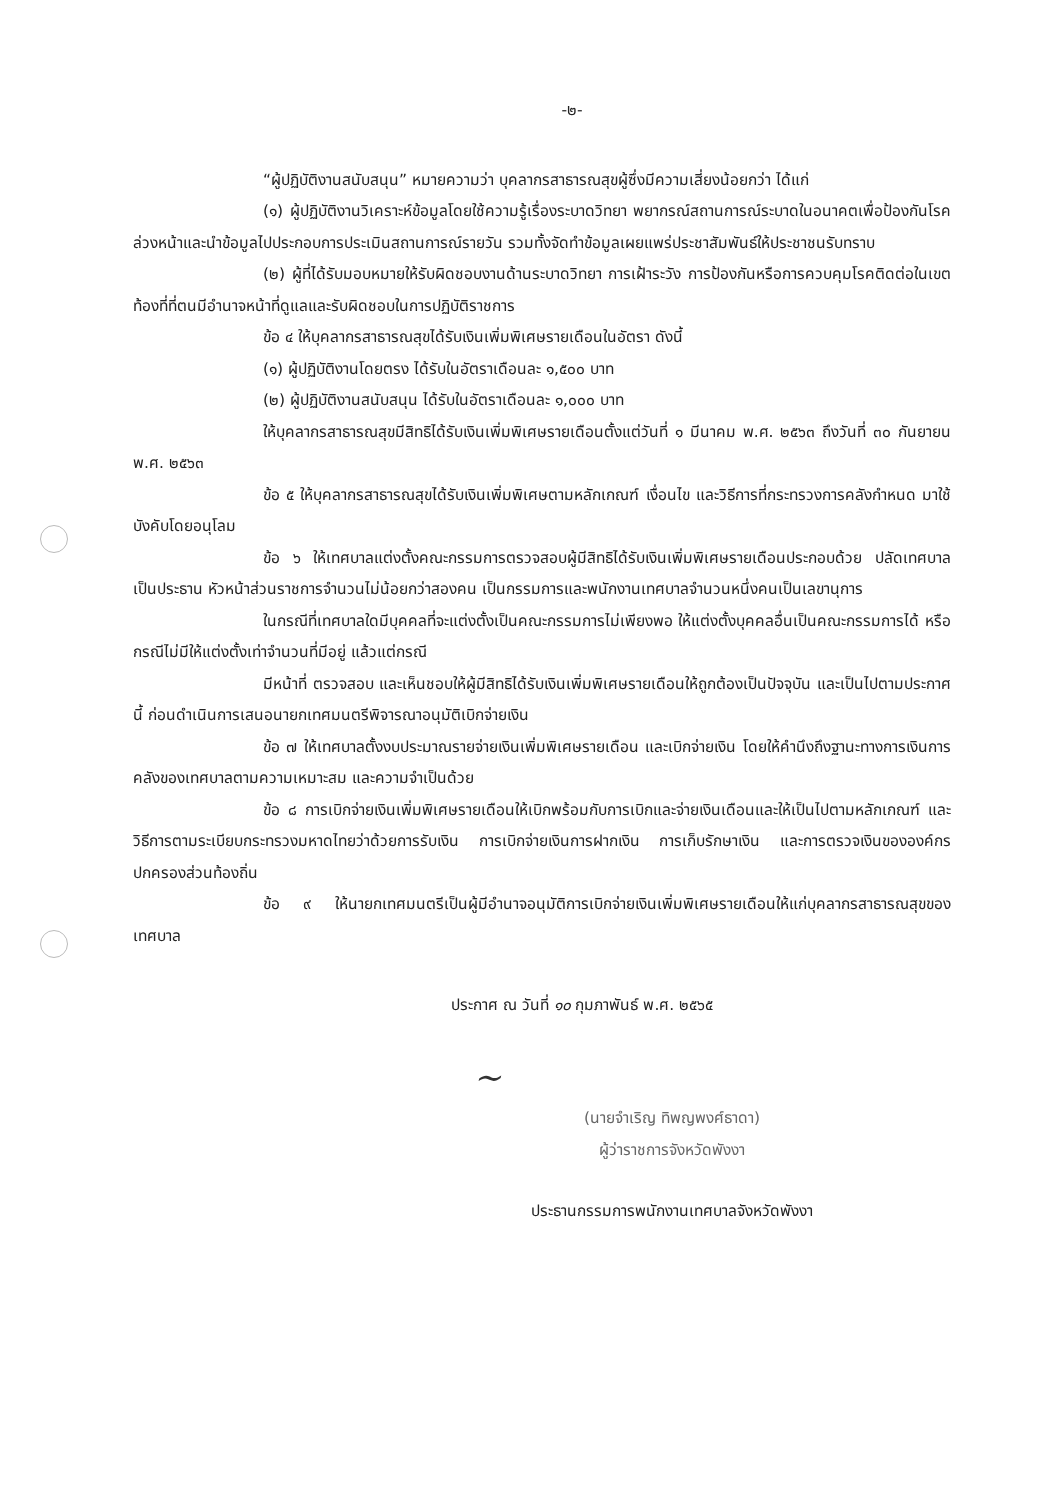-๒-
“ผู้ปฏิบัติงานสนับสนุน” หมายความว่า บุคลากรสาธารณสุขผู้ซึ่งมีความเสี่ยงน้อยกว่า ได้แก่
(๑) ผู้ปฏิบัติงานวิเคราะห์ข้อมูลโดยใช้ความรู้เรื่องระบาดวิทยา พยากรณ์สถานการณ์ระบาดในอนาคตเพื่อป้องกันโรคล่วงหน้าและนำข้อมูลไปประกอบการประเมินสถานการณ์รายวัน รวมทั้งจัดทำข้อมูลเผยแพร่ประชาสัมพันธ์ให้ประชาชนรับทราบ
(๒) ผู้ที่ได้รับมอบหมายให้รับผิดชอบงานด้านระบาดวิทยา การเฝ้าระวัง การป้องกันหรือการควบคุมโรคติดต่อในเขตท้องที่ที่ตนมีอำนาจหน้าที่ดูแลและรับผิดชอบในการปฏิบัติราชการ
ข้อ ๔ ให้บุคลากรสาธารณสุขได้รับเงินเพิ่มพิเศษรายเดือนในอัตรา ดังนี้
(๑) ผู้ปฏิบัติงานโดยตรง ได้รับในอัตราเดือนละ ๑,๕๐๐ บาท
(๒) ผู้ปฏิบัติงานสนับสนุน ได้รับในอัตราเดือนละ ๑,๐๐๐ บาท
ให้บุคลากรสาธารณสุขมีสิทธิได้รับเงินเพิ่มพิเศษรายเดือนตั้งแต่วันที่ ๑ มีนาคม พ.ศ. ๒๕๖๓ ถึงวันที่ ๓๐ กันยายน พ.ศ. ๒๕๖๓
ข้อ ๕ ให้บุคลากรสาธารณสุขได้รับเงินเพิ่มพิเศษตามหลักเกณฑ์ เงื่อนไข และวิธีการที่กระทรวงการคลังกำหนด มาใช้บังคับโดยอนุโลม
ข้อ ๖ ให้เทศบาลแต่งตั้งคณะกรรมการตรวจสอบผู้มีสิทธิได้รับเงินเพิ่มพิเศษรายเดือนประกอบด้วย ปลัดเทศบาลเป็นประธาน หัวหน้าส่วนราชการจำนวนไม่น้อยกว่าสองคน เป็นกรรมการและพนักงานเทศบาลจำนวนหนึ่งคนเป็นเลขานุการ
ในกรณีที่เทศบาลใดมีบุคคลที่จะแต่งตั้งเป็นคณะกรรมการไม่เพียงพอ ให้แต่งตั้งบุคคลอื่นเป็นคณะกรรมการได้ หรือกรณีไม่มีให้แต่งตั้งเท่าจำนวนที่มีอยู่ แล้วแต่กรณี
มีหน้าที่ ตรวจสอบ และเห็นชอบให้ผู้มีสิทธิได้รับเงินเพิ่มพิเศษรายเดือนให้ถูกต้องเป็นปัจจุบัน และเป็นไปตามประกาศนี้ ก่อนดำเนินการเสนอนายกเทศมนตรีพิจารณาอนุมัติเบิกจ่ายเงิน
ข้อ ๗ ให้เทศบาลตั้งงบประมาณรายจ่ายเงินเพิ่มพิเศษรายเดือน และเบิกจ่ายเงิน โดยให้คำนึงถึงฐานะทางการเงินการคลังของเทศบาลตามความเหมาะสม และความจำเป็นด้วย
ข้อ ๘ การเบิกจ่ายเงินเพิ่มพิเศษรายเดือนให้เบิกพร้อมกับการเบิกและจ่ายเงินเดือนและให้เป็นไปตามหลักเกณฑ์ และวิธีการตามระเบียบกระทรวงมหาดไทยว่าด้วยการรับเงิน การเบิกจ่ายเงินการฝากเงิน การเก็บรักษาเงิน และการตรวจเงินขององค์กรปกครองส่วนท้องถิ่น
ข้อ ๙ ให้นายกเทศมนตรีเป็นผู้มีอำนาจอนุมัติการเบิกจ่ายเงินเพิ่มพิเศษรายเดือนให้แก่บุคลากรสาธารณสุขของเทศบาล
ประกาศ ณ วันที่ ๑๐ กุมภาพันธ์ พ.ศ. ๒๕๖๕
~
(นายจำเริญ ทิพญพงศ์ธาดา)
ผู้ว่าราชการจังหวัดพังงา
ประธานกรรมการพนักงานเทศบาลจังหวัดพังงา